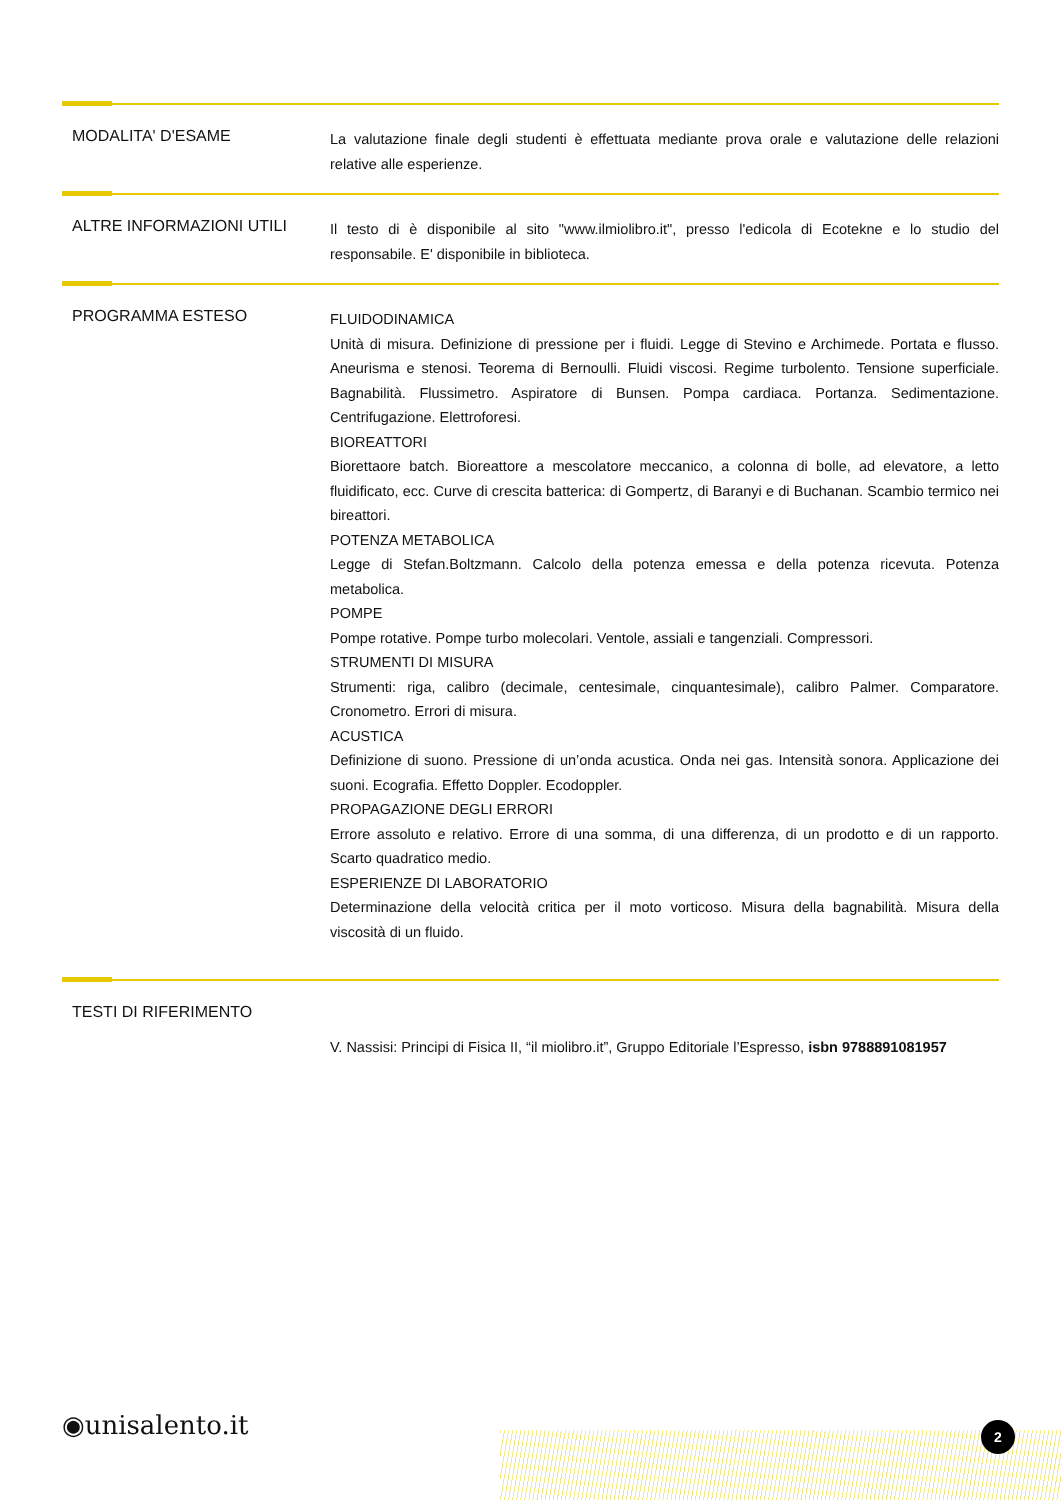MODALITA' D'ESAME
La valutazione finale degli studenti è effettuata mediante prova orale e valutazione delle relazioni relative alle esperienze.
ALTRE INFORMAZIONI UTILI
Il testo di è disponibile al sito "www.ilmiolibro.it", presso l'edicola di Ecotekne e lo studio del responsabile. E' disponibile in biblioteca.
PROGRAMMA ESTESO
FLUIDODINAMICA
Unità di misura. Definizione di pressione per i fluidi. Legge di Stevino e Archimede. Portata e flusso. Aneurisma e stenosi. Teorema di Bernoulli. Fluidi viscosi. Regime turbolento. Tensione superficiale. Bagnabilità. Flussimetro. Aspiratore di Bunsen. Pompa cardiaca. Portanza. Sedimentazione. Centrifugazione. Elettroforesi.
BIOREATTORI
Biorettaore batch. Bioreattore a mescolatore meccanico, a colonna di bolle, ad elevatore, a letto fluidificato, ecc. Curve di crescita batterica: di Gompertz, di Baranyi e di Buchanan. Scambio termico nei bireattori.
POTENZA METABOLICA
Legge di Stefan.Boltzmann. Calcolo della potenza emessa e della potenza ricevuta. Potenza metabolica.
POMPE
Pompe rotative. Pompe turbo molecolari. Ventole, assiali e tangenziali. Compressori.
STRUMENTI DI MISURA
Strumenti: riga, calibro (decimale, centesimale, cinquantesimale), calibro Palmer. Comparatore. Cronometro. Errori di misura.
ACUSTICA
Definizione di suono. Pressione di un’onda acustica. Onda nei gas. Intensità sonora. Applicazione dei suoni. Ecografia. Effetto Doppler. Ecodoppler.
PROPAGAZIONE DEGLI ERRORI
Errore assoluto e relativo. Errore di una somma, di una differenza, di un prodotto e di un rapporto. Scarto quadratico medio.
ESPERIENZE DI LABORATORIO
Determinazione della velocità critica per il moto vorticoso. Misura della bagnabilità. Misura della viscosità di un fluido.
TESTI DI RIFERIMENTO
V. Nassisi: Principi di Fisica II, “il miolibro.it”, Gruppo Editoriale l’Espresso, isbn 9788891081957
◉unisalento.it 2